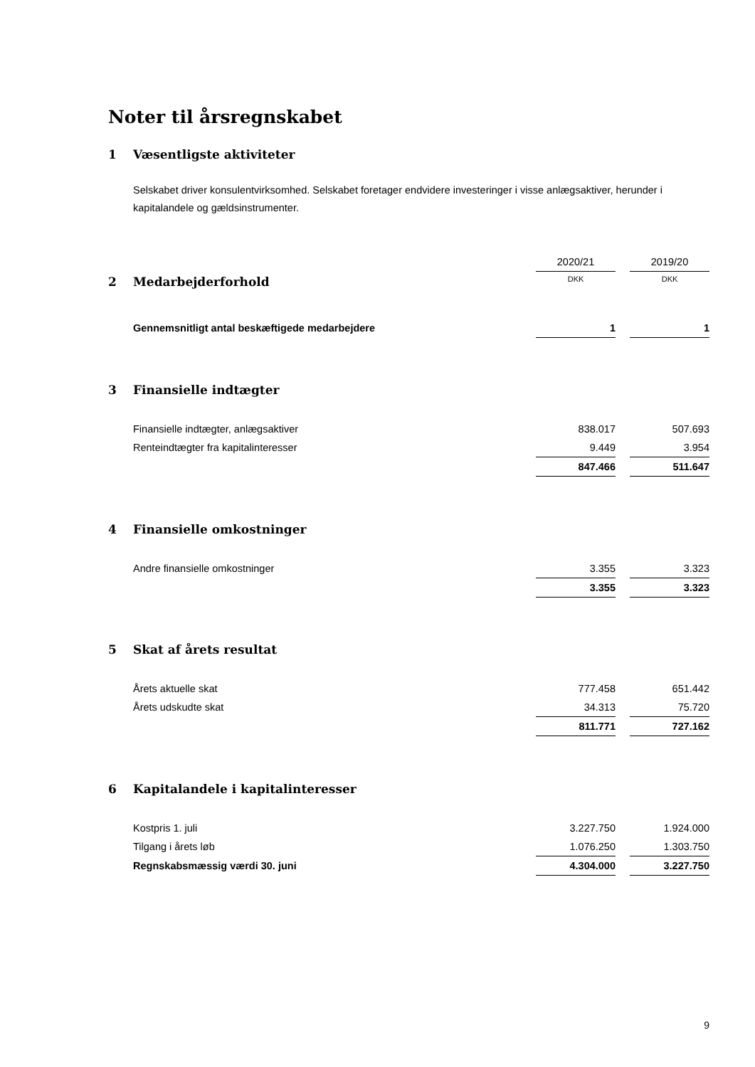Noter til årsregnskabet
1 Væsentligste aktiviteter
Selskabet driver konsulentvirksomhed. Selskabet foretager endvidere investeringer i visse anlægsaktiver, herunder i kapitalandele og gældsinstrumenter.
| | 2020/21 | | 2019/20 |
| 2 Medarbejderforhold | DKK | | DKK |
| Gennemsnitligt antal beskæftigede medarbejdere | 1 | | 1 |
| 3 Finansielle indtægter | | | |
| Finansielle indtægter, anlægsaktiver | 838.017 | | 507.693 |
| Renteindtægter fra kapitalinteresser | 9.449 | | 3.954 |
| | 847.466 | | 511.647 |
| 4 Finansielle omkostninger | | | |
| Andre finansielle omkostninger | 3.355 | | 3.323 |
| | 3.355 | | 3.323 |
| 5 Skat af årets resultat | | | |
| Årets aktuelle skat | 777.458 | | 651.442 |
| Årets udskudte skat | 34.313 | | 75.720 |
| | 811.771 | | 727.162 |
| 6 Kapitalandele i kapitalinteresser | | | |
| Kostpris 1. juli | 3.227.750 | | 1.924.000 |
| Tilgang i årets løb | 1.076.250 | | 1.303.750 |
| Regnskabsmæssig værdi 30. juni | 4.304.000 | | 3.227.750 |
9